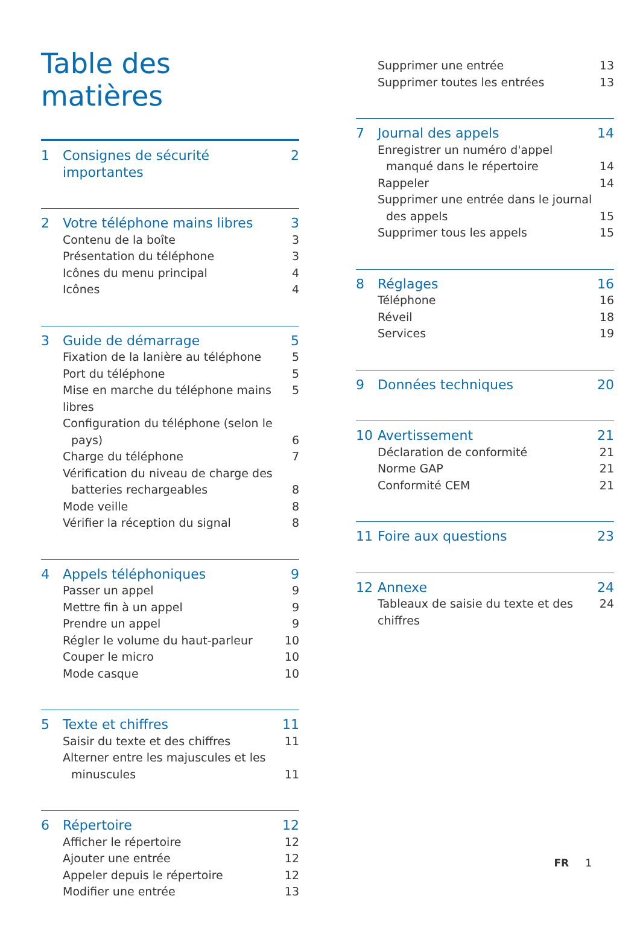Table des matières
1 Consignes de sécurité importantes 2
2 Votre téléphone mains libres 3
Contenu de la boîte 3
Présentation du téléphone 3
Icônes du menu principal 4
Icônes 4
3 Guide de démarrage 5
Fixation de la lanière au téléphone 5
Port du téléphone 5
Mise en marche du téléphone mains libres 5
Configuration du téléphone (selon le
pays)
6
Charge du téléphone 7
Vérification du niveau de charge des
batteries rechargeables
8
Mode veille 8
Vérifier la réception du signal 8
4 Appels téléphoniques 9
Passer un appel 9
Mettre fin à un appel 9
Prendre un appel 9
Régler le volume du haut-parleur 10
Couper le micro 10
Mode casque 10
5 Texte et chiffres 11
Saisir du texte et des chiffres 11
Alterner entre les majuscules et les
minuscules
11
6 Répertoire 12
Afficher le répertoire 12
Ajouter une entrée 12
Appeler depuis le répertoire 12
Modifier une entrée 13
Supprimer une entrée 13
Supprimer toutes les entrées 13
7 Journal des appels 14
Enregistrer un numéro d'appel
manqué dans le répertoire
14
Rappeler 14
Supprimer une entrée dans le journal
des appels
15
Supprimer tous les appels 15
8 Réglages 16
Téléphone 16
Réveil 18
Services 19
9 Données techniques 20
10 Avertissement 21
Déclaration de conformité 21
Norme GAP 21
Conformité CEM 21
11 Foire aux questions 23
12 Annexe 24
Tableaux de saisie du texte et des chiffres 24
FR 1